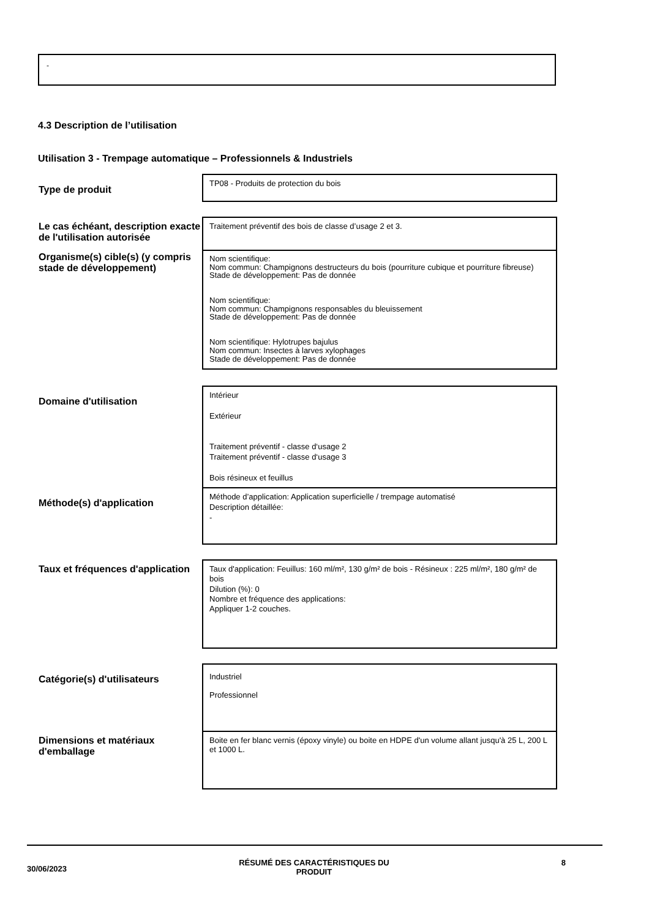-
4.3 Description de l’utilisation
Utilisation 3 - Trempage automatique – Professionnels & Industriels
| Type de produit | TP08 - Produits de protection du bois |
| Le cas échéant, description exacte de l'utilisation autorisée | Traitement préventif des bois de classe d’usage 2 et 3. |
| Organisme(s) cible(s) (y compris stade de développement) | Nom scientifique: Nom commun: Champignons destructeurs du bois (pourriture cubique et pourriture fibreuse) Stade de développement: Pas de donnée Nom scientifique: Nom commun: Champignons responsables du bleuissement Stade de développement: Pas de donnée Nom scientifique: Hylotrupes bajulus Nom commun: Insectes à larves xylophages Stade de développement: Pas de donnée |
| Domaine d'utilisation | Intérieur Extérieur Traitement préventif - classe d‘usage 2 Traitement préventif - classe d‘usage 3 Bois résineux et feuillus |
| Méthode(s) d'application | Méthode d’application: Application superficielle / trempage automatisé Description détaillée: - |
| Taux et fréquences d'application | Taux d'application: Feuillus: 160 ml/m², 130 g/m² de bois - Résineux : 225 ml/m², 180 g/m² de bois Dilution (%): 0 Nombre et fréquence des applications: Appliquer 1-2 couches. |
| Catégorie(s) d'utilisateurs | Industriel Professionnel |
| Dimensions et matériaux d'emballage | Boite en fer blanc vernis (époxy vinyle) ou boite en HDPE d'un volume allant jusqu'à 25 L, 200 L et 1000 L. |
30/06/2023 RÉSUMÉ DES CARACTÉRISTIQUES DU
PRODUIT 8